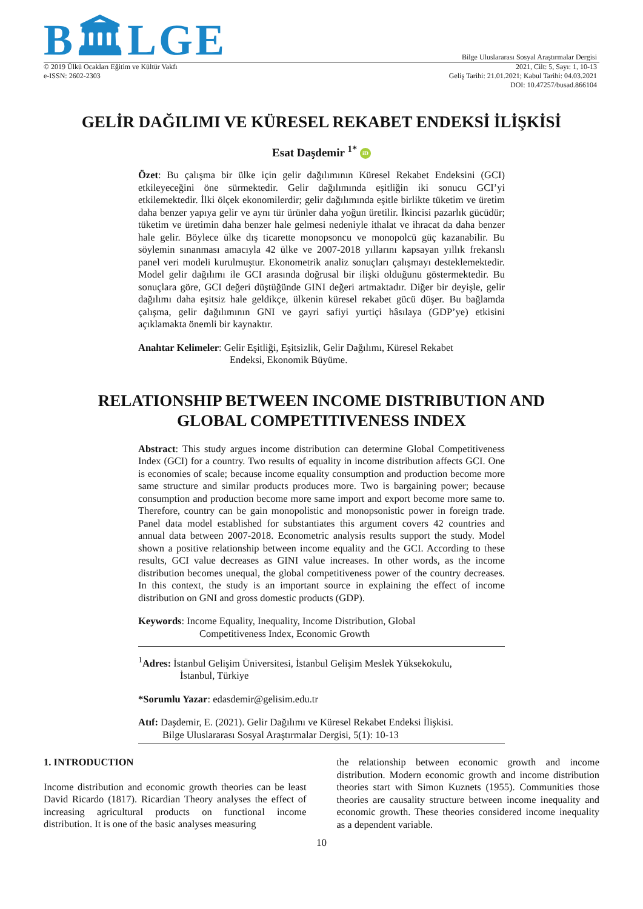B🏛LGE
Bilge Uluslararası Sosyal Araştırmalar Dergisi
© 2019 Ülkü Ocakları Eğitim ve Kültür Vakfı
e-ISSN: 2602-2303
2021, Cilt: 5, Sayı: 1, 10-13
Geliş Tarihi: 21.01.2021; Kabul Tarihi: 04.03.2021
DOI: 10.47257/busad.866104
GELİR DAĞILIMI VE KÜRESEL REKABET ENDEKSİ İLİŞKİSİ
Esat Daşdemir <sup>1*</sup> iD
Özet: Bu çalışma bir ülke için gelir dağılımının Küresel Rekabet Endeksini (GCI) etkileyeceğini öne sürmektedir. Gelir dağılımında eşitliğin iki sonucu GCI’yi etkilemektedir. İlki ölçek ekonomilerdir; gelir dağılımında eşitle birlikte tüketim ve üretim daha benzer yapıya gelir ve aynı tür ürünler daha yoğun üretilir. İkincisi pazarlık gücüdür; tüketim ve üretimin daha benzer hale gelmesi nedeniyle ithalat ve ihracat da daha benzer hale gelir. Böylece ülke dış ticarette monopsoncu ve monopolcü güç kazanabilir. Bu söylemin sınanması amacıyla 42 ülke ve 2007-2018 yıllarını kapsayan yıllık frekanslı panel veri modeli kurulmuştur. Ekonometrik analiz sonuçları çalışmayı desteklemektedir. Model gelir dağılımı ile GCI arasında doğrusal bir ilişki olduğunu göstermektedir. Bu sonuçlara göre, GCI değeri düştüğünde GINI değeri artmaktadır. Diğer bir deyişle, gelir dağılımı daha eşitsiz hale geldikçe, ülkenin küresel rekabet gücü düşer. Bu bağlamda çalışma, gelir dağılımının GNI ve gayri safiyi yurtiçi hâsılaya (GDP’ye) etkisini açıklamakta önemli bir kaynaktır.
Anahtar Kelimeler: Gelir Eşitliği, Eşitsizlik, Gelir Dağılımı, Küresel Rekabet
Endeksi, Ekonomik Büyüme.
RELATIONSHIP BETWEEN INCOME DISTRIBUTION AND
GLOBAL COMPETITIVENESS INDEX
Abstract: This study argues income distribution can determine Global Competitiveness Index (GCI) for a country. Two results of equality in income distribution affects GCI. One is economies of scale; because income equality consumption and production become more same structure and similar products produces more. Two is bargaining power; because consumption and production become more same import and export become more same to. Therefore, country can be gain monopolistic and monopsonistic power in foreign trade. Panel data model established for substantiates this argument covers 42 countries and annual data between 2007-2018. Econometric analysis results support the study. Model shown a positive relationship between income equality and the GCI. According to these results, GCI value decreases as GINI value increases. In other words, as the income distribution becomes unequal, the global competitiveness power of the country decreases. In this context, the study is an important source in explaining the effect of income distribution on GNI and gross domestic products (GDP).
Keywords: Income Equality, Inequality, Income Distribution, Global
Competitiveness Index, Economic Growth
<sup>1</sup> Adres: İstanbul Gelişim Üniversitesi, İstanbul Gelişim Meslek Yüksekokulu,
İstanbul, Türkiye
*Sorumlu Yazar: edasdemir@gelisim.edu.tr
Atıf: Daşdemir, E. (2021). Gelir Dağılımı ve Küresel Rekabet Endeksi İlişkisi.
Bilge Uluslararası Sosyal Araştırmalar Dergisi, 5(1): 10-13
1. INTRODUCTION
Income distribution and economic growth theories can be least David Ricardo (1817). Ricardian Theory analyses the effect of increasing agricultural products on functional income distribution. It is one of the basic analyses measuring
the relationship between economic growth and income distribution. Modern economic growth and income distribution theories start with Simon Kuznets (1955). Communities those theories are causality structure between income inequality and economic growth. These theories considered income inequality as a dependent variable.
10